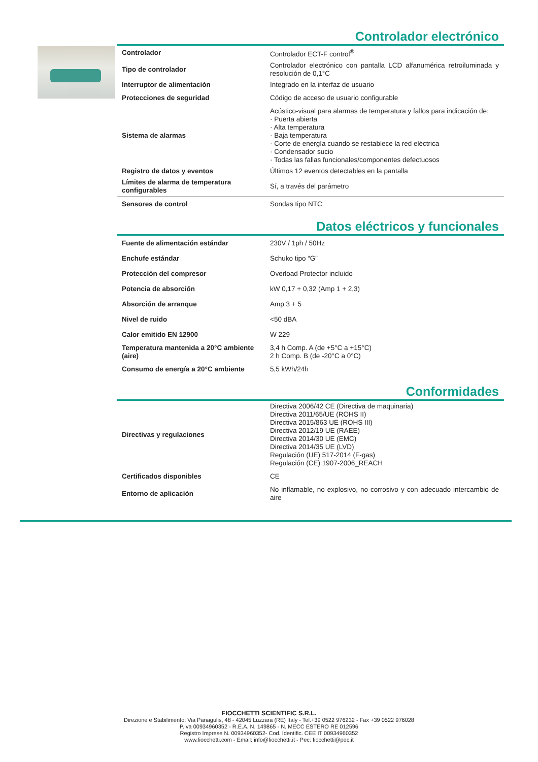Controlador electrónico
| Controlador | Controlador ECT-F control<sup>®</sup> |
| Tipo de controlador | Controlador electrónico con pantalla LCD alfanumérica retroiluminada y resolución de 0,1°C |
| Interruptor de alimentación | Integrado en la interfaz de usuario |
| Protecciones de seguridad | Código de acceso de usuario configurable |
| Sistema de alarmas | Acústico-visual para alarmas de temperatura y fallos para indicación de: · Puerta abierta · Alta temperatura · Baja temperatura · Corte de energía cuando se restablece la red eléctrica · Condensador sucio · Todas las fallas funcionales/componentes defectuosos |
| Registro de datos y eventos | Últimos 12 eventos detectables en la pantalla |
| Límites de alarma de temperatura configurables | Sí, a través del parámetro |
| Sensores de control | Sondas tipo NTC |
Datos eléctricos y funcionales
| Fuente de alimentación estándar | 230V / 1ph / 50Hz |
| Enchufe estándar | Schuko tipo “G” |
| Protección del compresor | Overload Protector incluido |
| Potencia de absorción | kW 0,17 + 0,32 (Amp 1 + 2,3) |
| Absorción de arranque | Amp 3 + 5 |
| Nivel de ruido | <50 dBA |
| Calor emitido EN 12900 | W 229 |
| Temperatura mantenida a 20°C ambiente (aire) | 3,4 h Comp. A (de +5°C a +15°C) 2 h Comp. B (de -20°C a 0°C) |
| Consumo de energía a 20°C ambiente | 5,5 kWh/24h |
Conformidades
| Directivas y regulaciones | Directiva 2006/42 CE (Directiva de maquinaria) Directiva 2011/65/UE (ROHS II) Directiva 2015/863 UE (ROHS III) Directiva 2012/19 UE (RAEE) Directiva 2014/30 UE (EMC) Directiva 2014/35 UE (LVD) Regulación (UE) 517-2014 (F-gas) Regulación (CE) 1907-2006_REACH |
| Certificados disponibles | CE |
| Entorno de aplicación | No inflamable, no explosivo, no corrosivo y con adecuado intercambio de aire |
FIOCCHETTI SCIENTIFIC S.R.L.
Direzione e Stabilimento: Via Panagulis, 48 - 42045 Luzzara (RE) Italy - Tel.+39 0522 976232 - Fax +39 0522 976028
P.Iva 00934960352 - R.E.A. N. 149865 - N. MECC ESTERO RE 012596
Registro Imprese N. 00934960352- Cod. Identific. CEE IT 00934960352
www.fiocchetti.com - Email: info@fiocchetti.it - Pec: fiocchetti@pec.it